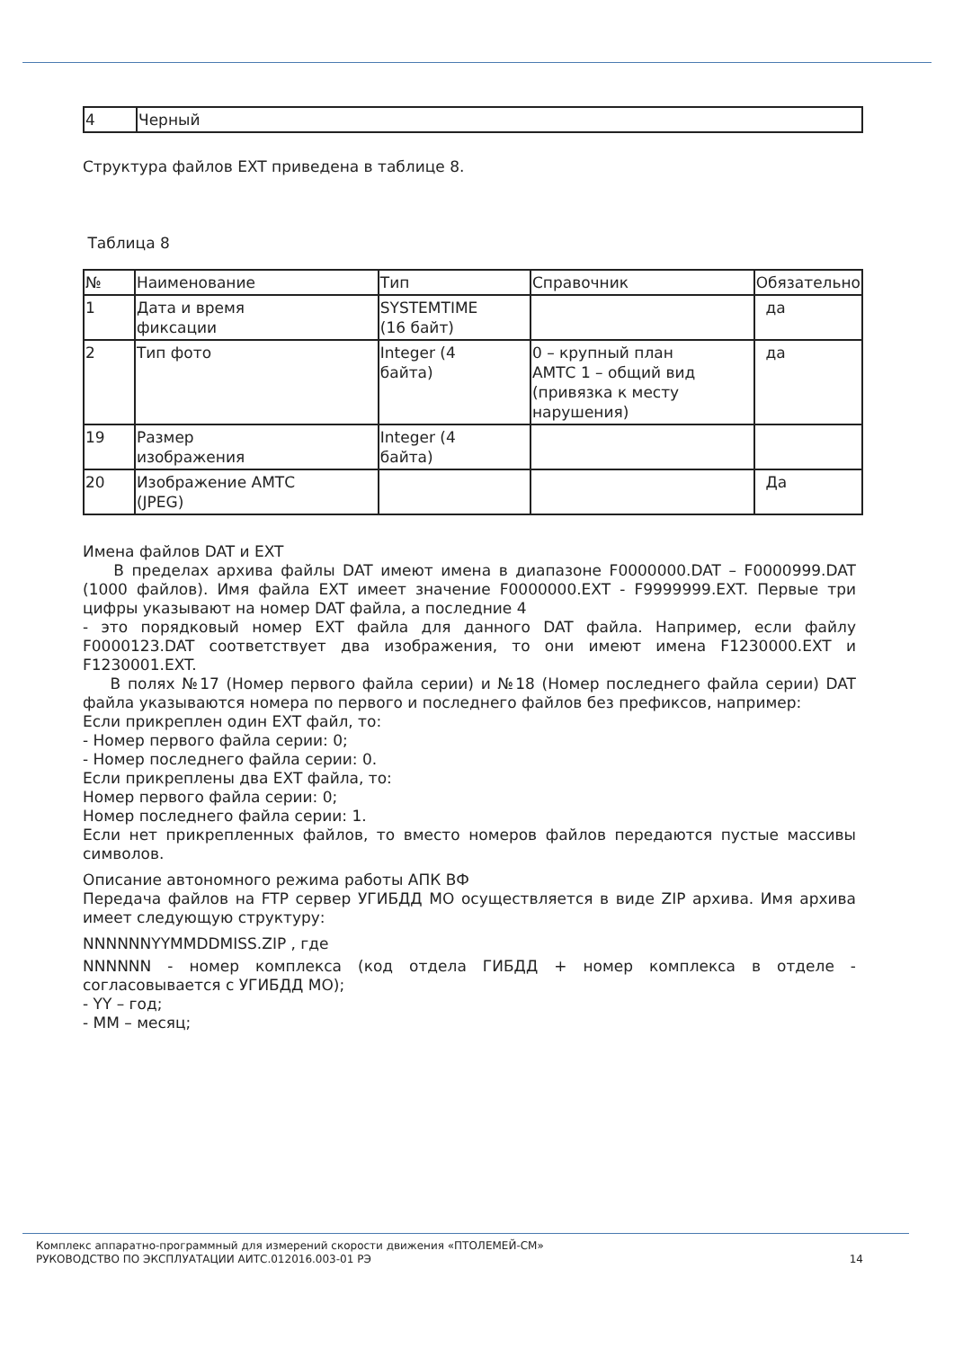| 4 | Черный |
Структура файлов EXT приведена в таблице 8.
Таблица 8
| № | Наименование | Тип | Справочник | Обязательно |
| 1 | Дата и время фиксации | SYSTEMTIME (16 байт) | | да |
| 2 | Тип фото | Integer (4 байта) | 0 – крупный план АМТС 1 – общий вид (привязка к месту нарушения) | да |
| 19 | Размер изображения | Integer (4 байта) | | |
| 20 | Изображение АМТС (JPEG) | | | Да |
Имена файлов DAT и EXT
В пределах архива файлы DAT имеют имена в диапазоне F0000000.DAT – F0000999.DAT (1000 файлов). Имя файла EXT имеет значение F0000000.EXT - F9999999.EXT. Первые три цифры указывают на номер DAT файла, а последние 4
- это порядковый номер EXT файла для данного DAT файла. Например, если файлу F0000123.DAT соответствует два изображения, то они имеют имена F1230000.EXT и F1230001.EXT.
В полях №17 (Номер первого файла серии) и №18 (Номер последнего файла серии) DAT файла указываются номера по первого и последнего файлов без префиксов, например:
Если прикреплен один EXT файл, то:
- Номер первого файла серии: 0;
- Номер последнего файла серии: 0.
Если прикреплены два EXT файла, то:
Номер первого файла серии: 0;
Номер последнего файла серии: 1.
Если нет прикрепленных файлов, то вместо номеров файлов передаются пустые массивы символов.
Описание автономного режима работы АПК ВФ
Передача файлов на FTP сервер УГИБДД МО осуществляется в виде ZIP архива. Имя архива имеет следующую структуру:
NNNNNNYYMMDDMISS.ZIP , где
NNNNNN - номер комплекса (код отдела ГИБДД + номер комплекса в отделе - согласовывается с УГИБДД МО);
- YY – год;
- MM – месяц;
Комплекс аппаратно-программный для измерений скорости движения «ПТОЛЕМЕЙ-СМ»
РУКОВОДСТВО ПО ЭКСПЛУАТАЦИИ АИТС.012016.003-01 РЭ 14